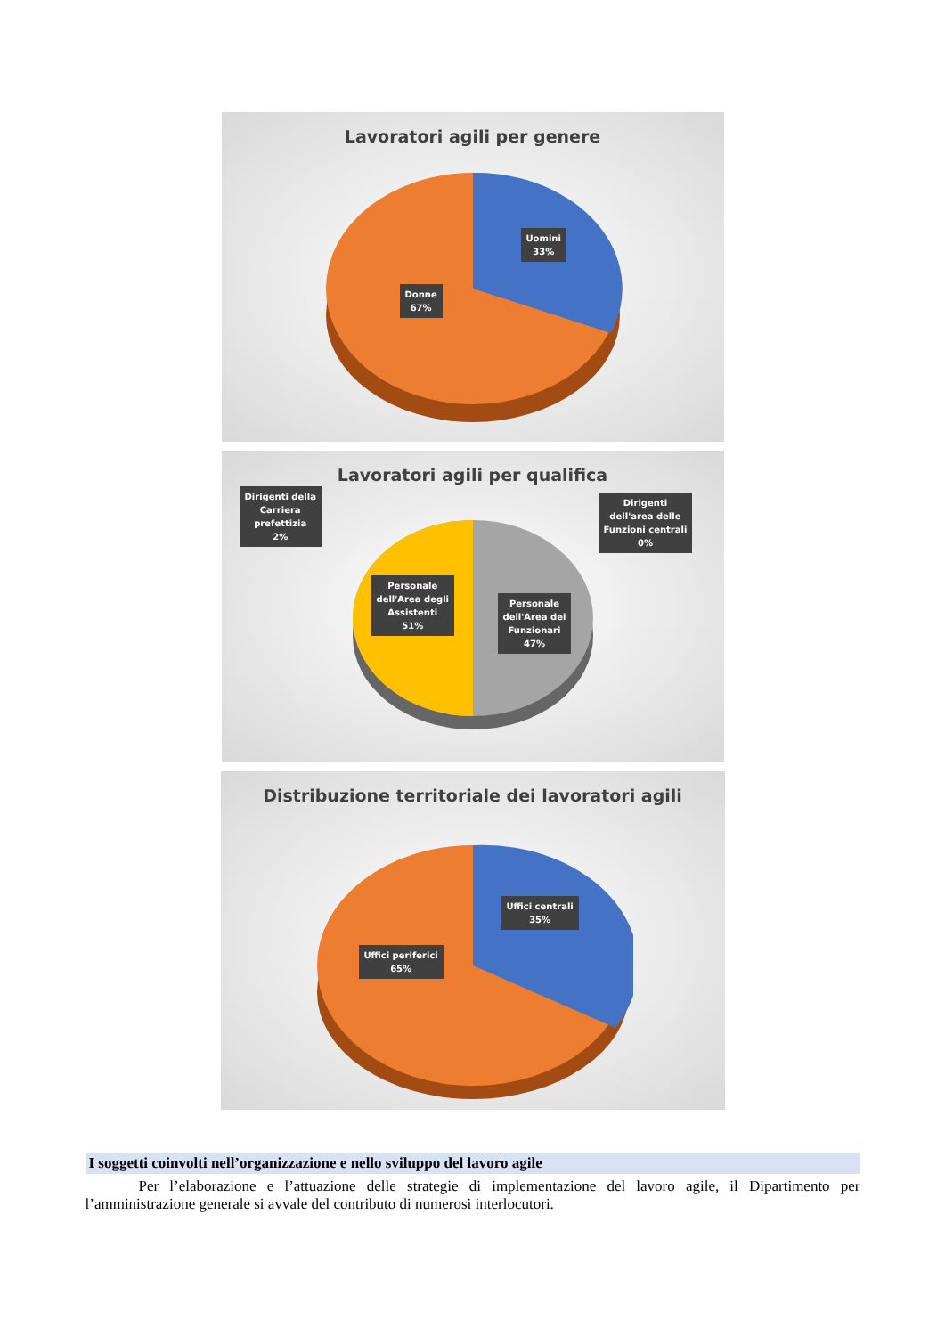Lavoratori agili per genere
Uomini
33%
Donne
67%
Lavoratori agili per qualifica
Dirigenti della
Carriera
prefettizia
2%
Dirigenti
dell'area delle
Funzioni centrali
0%
Personale
dell'Area degli
Assistenti
51%
Personale
dell'Area dei
Funzionari
47%
Distribuzione territoriale dei lavoratori agili
Uffici centrali
35%
Uffici periferici
65%
I soggetti coinvolti nell’organizzazione e nello sviluppo del lavoro agile
Per l’elaborazione e l’attuazione delle strategie di implementazione del lavoro agile, il Dipartimento per l’amministrazione generale si avvale del contributo di numerosi interlocutori.